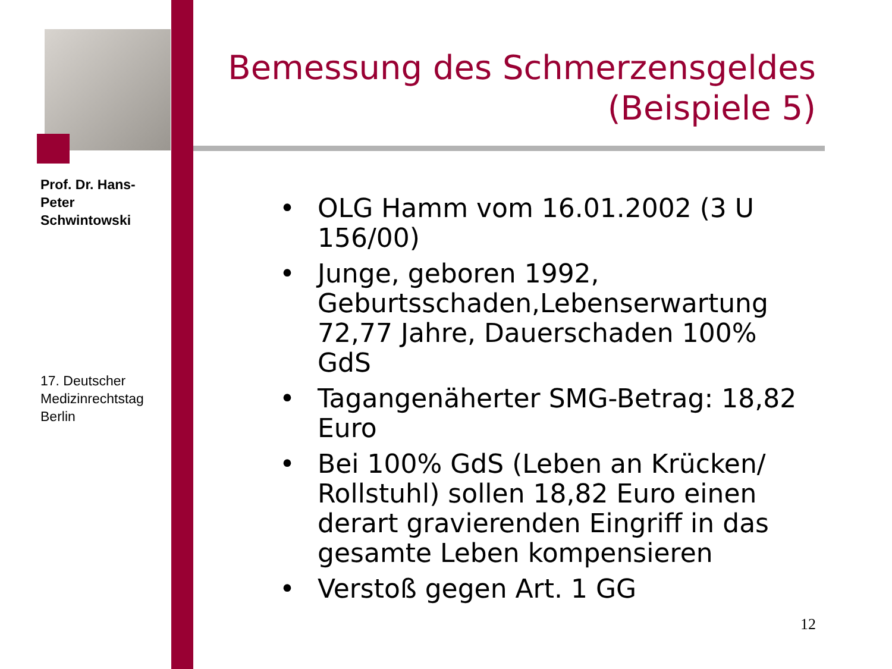Prof. Dr. Hans-Peter Schwintowski
17. Deutscher Medizinrechtstag Berlin
Bemessung des Schmerzensgeldes
(Beispiele 5)
• OLG Hamm vom 16.01.2002 (3 U 156/00)
• Junge, geboren 1992, Geburtsschaden,Lebenserwartung 72,77 Jahre, Dauerschaden 100% GdS
• Tagangenäherter SMG-Betrag: 18,82 Euro
• Bei 100% GdS (Leben an Krücken/ Rollstuhl) sollen 18,82 Euro einen derart gravierenden Eingriff in das gesamte Leben kompensieren
• Verstoß gegen Art. 1 GG
12